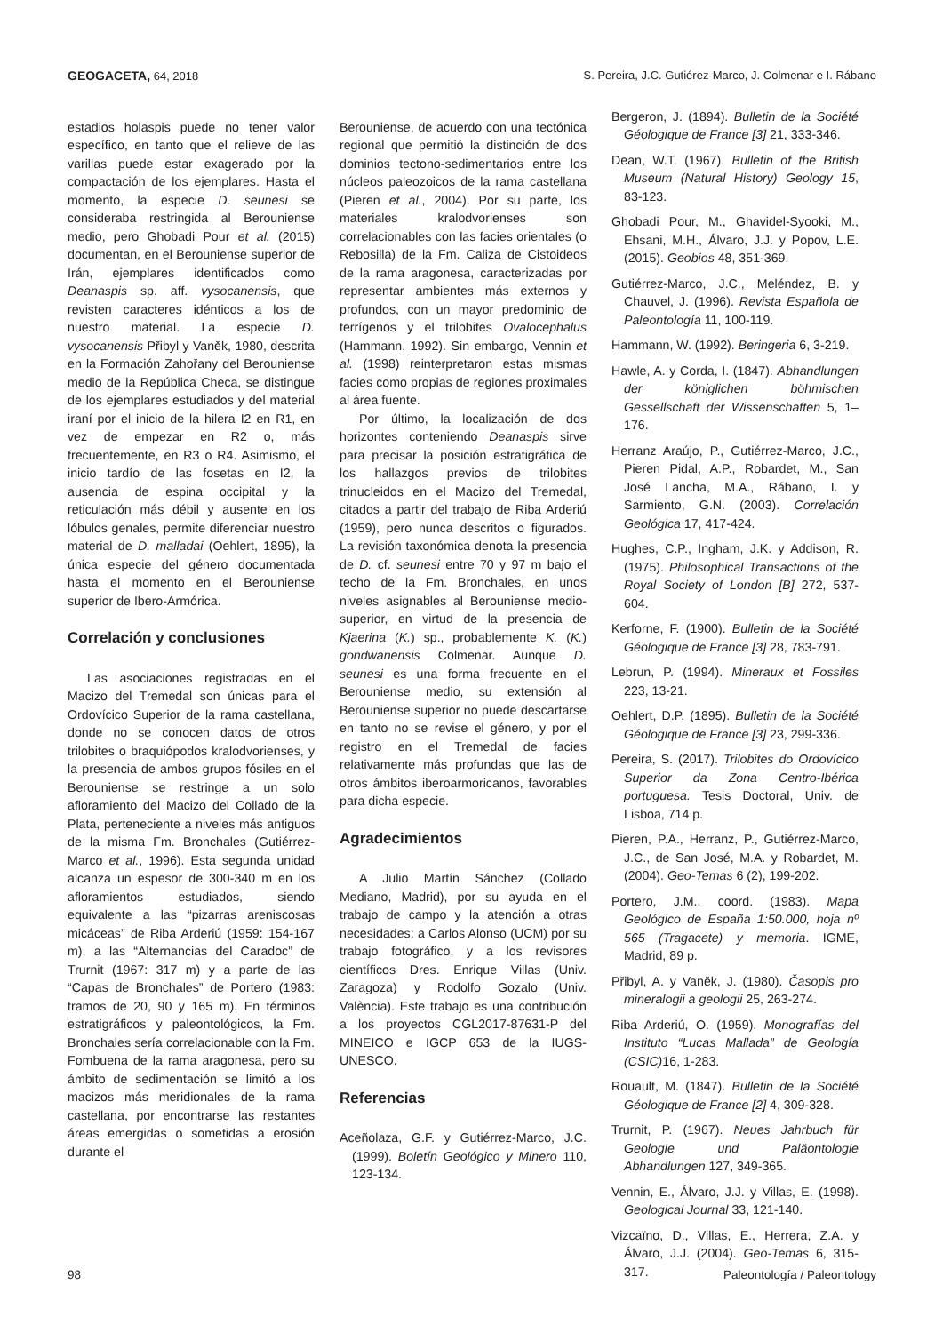GEOGACETA, 64, 2018 S. Pereira, J.C. Gutiérez-Marco, J. Colmenar e I. Rábano
estadios holaspis puede no tener valor específico, en tanto que el relieve de las varillas puede estar exagerado por la compactación de los ejemplares. Hasta el momento, la especie D. seunesi se consideraba restringida al Berouniense medio, pero Ghobadi Pour et al. (2015) documentan, en el Berouniense superior de Irán, ejemplares identificados como Deanaspis sp. aff. vysocanensis, que revisten caracteres idénticos a los de nuestro material. La especie D. vysocanensis Přibyl y Vaněk, 1980, descrita en la Formación Zahořany del Berouniense medio de la República Checa, se distingue de los ejemplares estudiados y del material iraní por el inicio de la hilera I2 en R1, en vez de empezar en R2 o, más frecuentemente, en R3 o R4. Asimismo, el inicio tardío de las fosetas en I2, la ausencia de espina occipital y la reticulación más débil y ausente en los lóbulos genales, permite diferenciar nuestro material de D. malladai (Oehlert, 1895), la única especie del género documentada hasta el momento en el Berouniense superior de Ibero-Armórica.
Correlación y conclusiones
Las asociaciones registradas en el Macizo del Tremedal son únicas para el Ordovícico Superior de la rama castellana, donde no se conocen datos de otros trilobites o braquiópodos kralodvorienses, y la presencia de ambos grupos fósiles en el Berouniense se restringe a un solo afloramiento del Macizo del Collado de la Plata, perteneciente a niveles más antiguos de la misma Fm. Bronchales (Gutiérrez-Marco et al., 1996). Esta segunda unidad alcanza un espesor de 300-340 m en los afloramientos estudiados, siendo equivalente a las “pizarras areniscosas micáceas” de Riba Arderiú (1959: 154-167 m), a las “Alternancias del Caradoc” de Trurnit (1967: 317 m) y a parte de las “Capas de Bronchales” de Portero (1983: tramos de 20, 90 y 165 m). En términos estratigráficos y paleontológicos, la Fm. Bronchales sería correlacionable con la Fm. Fombuena de la rama aragonesa, pero su ámbito de sedimentación se limitó a los macizos más meridionales de la rama castellana, por encontrarse las restantes áreas emergidas o sometidas a erosión durante el
Berouniense, de acuerdo con una tectónica regional que permitió la distinción de dos dominios tectono-sedimentarios entre los núcleos paleozoicos de la rama castellana (Pieren et al., 2004). Por su parte, los materiales kralodvorienses son correlacionables con las facies orientales (o Rebosilla) de la Fm. Caliza de Cistoideos de la rama aragonesa, caracterizadas por representar ambientes más externos y profundos, con un mayor predominio de terrígenos y el trilobites Ovalocephalus (Hammann, 1992). Sin embargo, Vennin et al. (1998) reinterpretaron estas mismas facies como propias de regiones proximales al área fuente.
Por último, la localización de dos horizontes conteniendo Deanaspis sirve para precisar la posición estratigráfica de los hallazgos previos de trilobites trinucleidos en el Macizo del Tremedal, citados a partir del trabajo de Riba Arderiú (1959), pero nunca descritos o figurados. La revisión taxonómica denota la presencia de D. cf. seunesi entre 70 y 97 m bajo el techo de la Fm. Bronchales, en unos niveles asignables al Berouniense medio-superior, en virtud de la presencia de Kjaerina (K.) sp., probablemente K. (K.) gondwanensis Colmenar. Aunque D. seunesi es una forma frecuente en el Berouniense medio, su extensión al Berouniense superior no puede descartarse en tanto no se revise el género, y por el registro en el Tremedal de facies relativamente más profundas que las de otros ámbitos iberoarmoricanos, favorables para dicha especie.
Agradecimientos
A Julio Martín Sánchez (Collado Mediano, Madrid), por su ayuda en el trabajo de campo y la atención a otras necesidades; a Carlos Alonso (UCM) por su trabajo fotográfico, y a los revisores científicos Dres. Enrique Villas (Univ. Zaragoza) y Rodolfo Gozalo (Univ. València). Este trabajo es una contribución a los proyectos CGL2017-87631-P del MINEICO e IGCP 653 de la IUGS-UNESCO.
Referencias
Aceñolaza, G.F. y Gutiérrez-Marco, J.C. (1999). Boletín Geológico y Minero 110, 123-134.
Bergeron, J. (1894). Bulletin de la Société Géologique de France [3] 21, 333-346.
Dean, W.T. (1967). Bulletin of the British Museum (Natural History) Geology 15, 83-123.
Ghobadi Pour, M., Ghavidel-Syooki, M., Ehsani, M.H., Álvaro, J.J. y Popov, L.E. (2015). Geobios 48, 351-369.
Gutiérrez-Marco, J.C., Meléndez, B. y Chauvel, J. (1996). Revista Española de Paleontología 11, 100-119.
Hammann, W. (1992). Beringeria 6, 3-219.
Hawle, A. y Corda, I. (1847). Abhandlungen der königlichen böhmischen Gessellschaft der Wissenschaften 5, 1–176.
Herranz Araújo, P., Gutiérrez-Marco, J.C., Pieren Pidal, A.P., Robardet, M., San José Lancha, M.A., Rábano, I. y Sarmiento, G.N. (2003). Correlación Geológica 17, 417-424.
Hughes, C.P., Ingham, J.K. y Addison, R. (1975). Philosophical Transactions of the Royal Society of London [B] 272, 537-604.
Kerforne, F. (1900). Bulletin de la Société Géologique de France [3] 28, 783-791.
Lebrun, P. (1994). Mineraux et Fossiles 223, 13-21.
Oehlert, D.P. (1895). Bulletin de la Société Géologique de France [3] 23, 299-336.
Pereira, S. (2017). Trilobites do Ordovícico Superior da Zona Centro-Ibérica portuguesa. Tesis Doctoral, Univ. de Lisboa, 714 p.
Pieren, P.A., Herranz, P., Gutiérrez-Marco, J.C., de San José, M.A. y Robardet, M. (2004). Geo-Temas 6 (2), 199-202.
Portero, J.M., coord. (1983). Mapa Geológico de España 1:50.000, hoja nº 565 (Tragacete) y memoria. IGME, Madrid, 89 p.
Přibyl, A. y Vaněk, J. (1980). Časopis pro mineralogii a geologii 25, 263-274.
Riba Arderiú, O. (1959). Monografías del Instituto “Lucas Mallada” de Geología (CSIC) 16, 1-283.
Rouault, M. (1847). Bulletin de la Société Géologique de France [2] 4, 309-328.
Trurnit, P. (1967). Neues Jahrbuch für Geologie und Paläontologie Abhandlungen 127, 349-365.
Vennin, E., Álvaro, J.J. y Villas, E. (1998). Geological Journal 33, 121-140.
Vizcaïno, D., Villas, E., Herrera, Z.A. y Álvaro, J.J. (2004). Geo-Temas 6, 315-317.
98 Paleontología / Paleontology